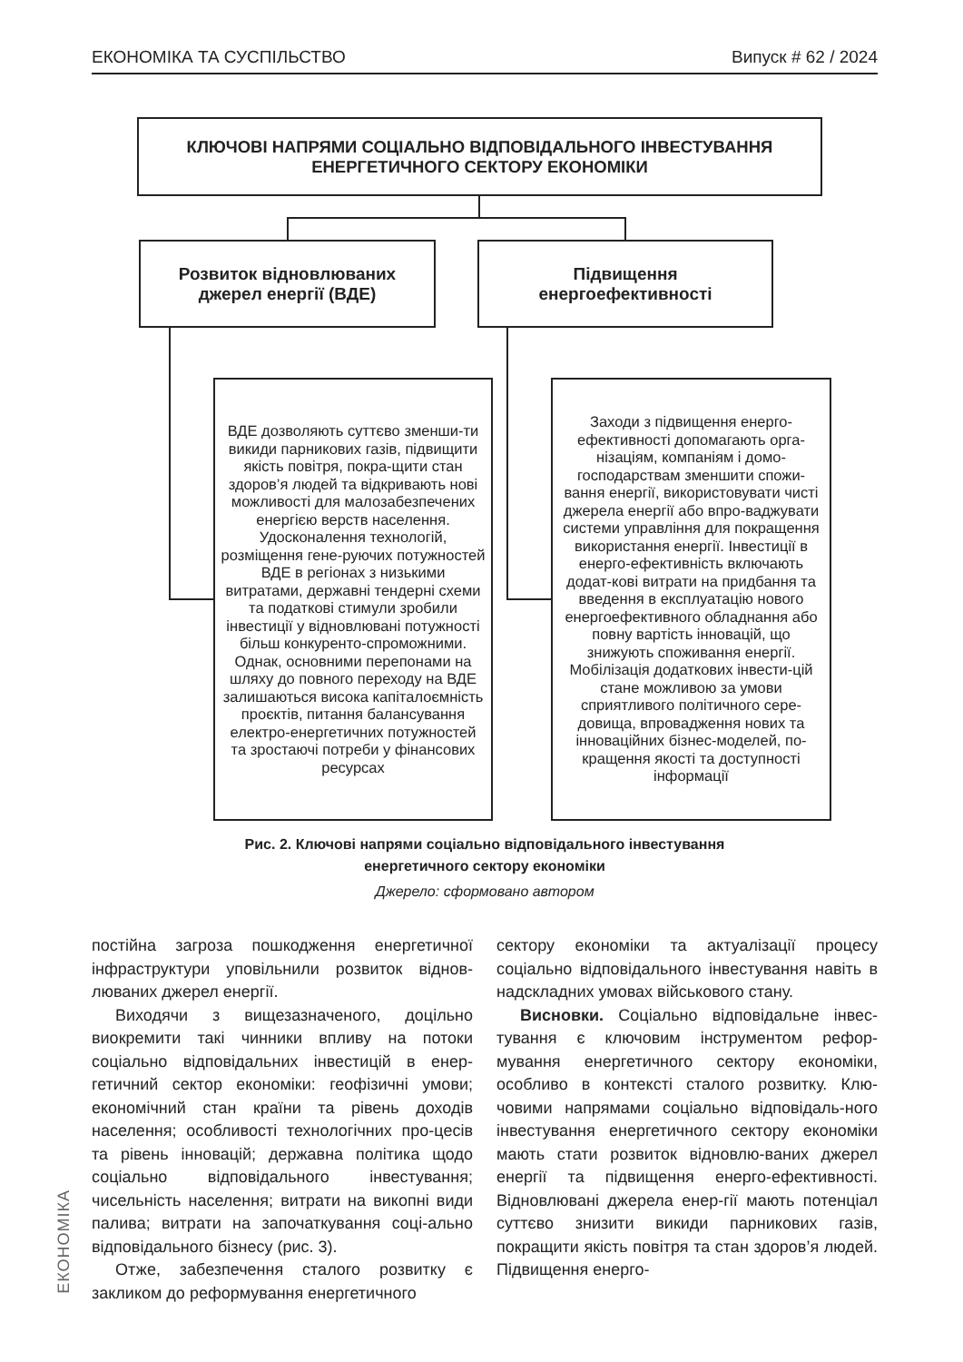ЕКОНОМІКА ТА СУСПІЛЬСТВО Випуск # 62 / 2024
КЛЮЧОВІ НАПРЯМИ СОЦІАЛЬНО ВІДПОВІДАЛЬНОГО ІНВЕСТУВАННЯ
ЕНЕРГЕТИЧНОГО СЕКТОРУ ЕКОНОМІКИ
Розвиток відновлюваних
джерел енергії (ВДЕ)
Підвищення
енергоефективності
ВДЕ дозволяють суттєво зменши-ти викиди парникових газів, підвищити якість повітря, покра-щити стан здоров’я людей та відкривають нові можливості для малозабезпечених енергією верств населення. Удосконалення технологій, розміщення гене-руючих потужностей ВДЕ в регіонах з низькими витратами, державні тендерні схеми та податкові стимули зробили інвестиції у відновлювані потужності більш конкуренто-спроможними. Однак, основними перепонами на шляху до повного переходу на ВДЕ залишаються висока капіталоємність проєктів, питання балансування електро-енергетичних потужностей та зростаючі потреби у фінансових ресурсах
Заходи з підвищення енерго-ефективності допомагають орга-нізаціям, компаніям і домо-господарствам зменшити спожи-вання енергії, використовувати чисті джерела енергії або впро-ваджувати системи управління для покращення використання енергії. Інвестиції в енерго-ефективність включають додат-кові витрати на придбання та введення в експлуатацію нового енергоефективного обладнання або повну вартість інновацій, що знижують споживання енергії. Мобілізація додаткових інвести-цій стане можливою за умови сприятливого політичного сере-довища, впровадження нових та інноваційних бізнес-моделей, по-кращення якості та доступності інформації
Рис. 2. Ключові напрями соціально відповідального інвестування
енергетичного сектору економіки
Джерело: сформовано автором
постійна загроза пошкодження енергетичної інфраструктури уповільнили розвиток віднов-люваних джерел енергії.
Виходячи з вищезазначеного, доцільно виокремити такі чинники впливу на потоки соціально відповідальних інвестицій в енер-гетичний сектор економіки: геофізичні умови; економічний стан країни та рівень доходів населення; особливості технологічних про-цесів та рівень інновацій; державна політика щодо соціально відповідального інвестування; чисельність населення; витрати на викопні види палива; витрати на започаткування соці-ально відповідального бізнесу (рис. 3).
Отже, забезпечення сталого розвитку є закликом до реформування енергетичного
сектору економіки та актуалізації процесу соціально відповідального інвестування навіть в надскладних умовах військового стану.
Висновки. Соціально відповідальне інвес-тування є ключовим інструментом рефор-мування енергетичного сектору економіки, особливо в контексті сталого розвитку. Клю-човими напрямами соціально відповідаль-ного інвестування енергетичного сектору економіки мають стати розвиток відновлю-ваних джерел енергії та підвищення енерго-ефективності. Відновлювані джерела енер-гії мають потенціал суттєво знизити викиди парникових газів, покращити якість повітря та стан здоров’я людей. Підвищення енерго-
ЕКОНОМІКА